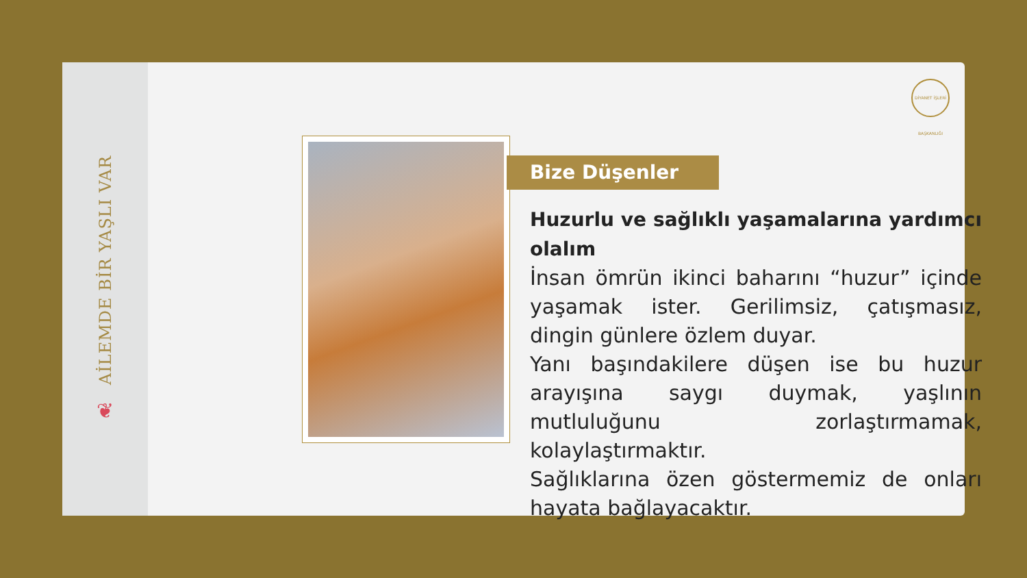AİLEMDE BİR YAŞLI VAR
❦
DİYANET İŞLERİ BAŞKANLIĞI
Bize Düşenler
Huzurlu ve sağlıklı yaşamalarına yardımcı olalım
İnsan ömrün ikinci baharını “huzur” içinde yaşamak ister. Gerilimsiz, çatışmasız, dingin günlere özlem duyar.
Yanı başındakilere düşen ise bu huzur arayışına saygı duymak, yaşlının mutluluğunu zorlaştırmamak, kolaylaştırmaktır.
Sağlıklarına özen göstermemiz de onları hayata bağlayacaktır.